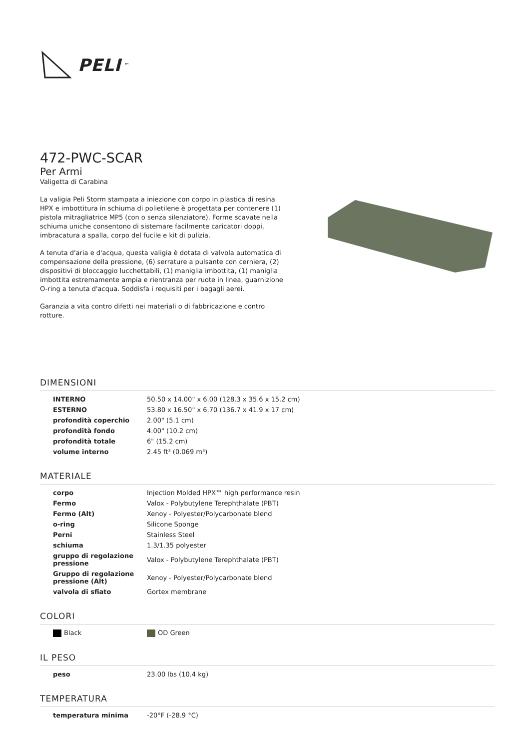PELI<sup>™</sup>
472-PWC-SCAR
Per Armi
Valigetta di Carabina
La valigia Peli Storm stampata a iniezione con corpo in plastica di resina HPX e imbottitura in schiuma di polietilene è progettata per contenere (1) pistola mitragliatrice MP5 (con o senza silenziatore). Forme scavate nella schiuma uniche consentono di sistemare facilmente caricatori doppi, imbracatura a spalla, corpo del fucile e kit di pulizia.
A tenuta d'aria e d'acqua, questa valigia è dotata di valvola automatica di compensazione della pressione, (6) serrature a pulsante con cerniera, (2) dispositivi di bloccaggio lucchettabili, (1) maniglia imbottita, (1) maniglia imbottita estremamente ampia e rientranza per ruote in linea, guarnizione O-ring a tenuta d'acqua. Soddisfa i requisiti per i bagagli aerei.
Garanzia a vita contro difetti nei materiali o di fabbricazione e contro rotture.
DIMENSIONI
| INTERNO | 50.50 x 14.00" x 6.00 (128.3 x 35.6 x 15.2 cm) |
| ESTERNO | 53.80 x 16.50" x 6.70 (136.7 x 41.9 x 17 cm) |
| profondità coperchio | 2.00" (5.1 cm) |
| profondità fondo | 4.00" (10.2 cm) |
| profondità totale | 6" (15.2 cm) |
| volume interno | 2.45 ft³ (0.069 m³) |
MATERIALE
| corpo | Injection Molded HPX™ high performance resin |
| Fermo | Valox - Polybutylene Terephthalate (PBT) |
| Fermo (Alt) | Xenoy - Polyester/Polycarbonate blend |
| o-ring | Silicone Sponge |
| Perni | Stainless Steel |
| schiuma | 1.3/1.35 polyester |
| gruppo di regolazione pressione | Valox - Polybutylene Terephthalate (PBT) |
| Gruppo di regolazione pressione (Alt) | Xenoy - Polyester/Polycarbonate blend |
| valvola di sfiato | Gortex membrane |
COLORI
| Black | OD Green |
IL PESO
| peso | 23.00 lbs (10.4 kg) |
TEMPERATURA
| temperatura minima | -20°F (-28.9 °C) |